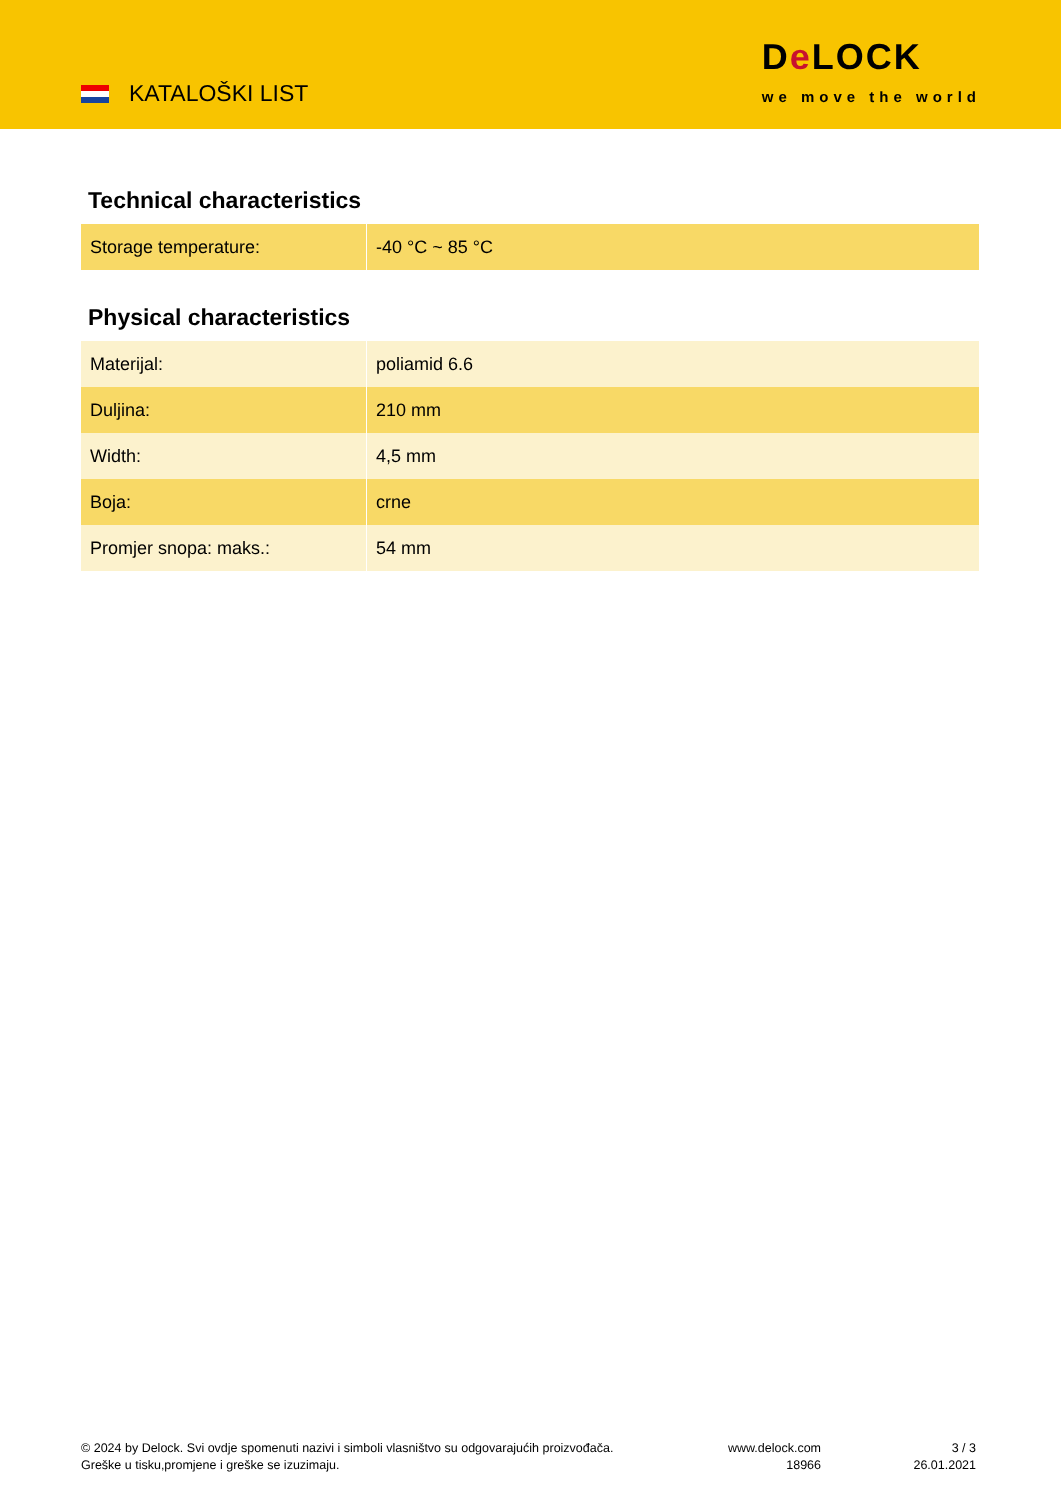KATALOŠKI LIST
De LOCK
we move the world
Technical characteristics
| Storage temperature: | -40 °C ~ 85 °C |
Physical characteristics
| Materijal: | poliamid 6.6 |
| Duljina: | 210 mm |
| Width: | 4,5 mm |
| Boja: | crne |
| Promjer snopa: maks.: | 54 mm |
© 2024 by Delock. Svi ovdje spomenuti nazivi i simboli vlasništvo su odgovarajućih proizvođača.
Greške u tisku,promjene i greške se izuzimaju.
www.delock.com
18966
3 / 3
26.01.2021